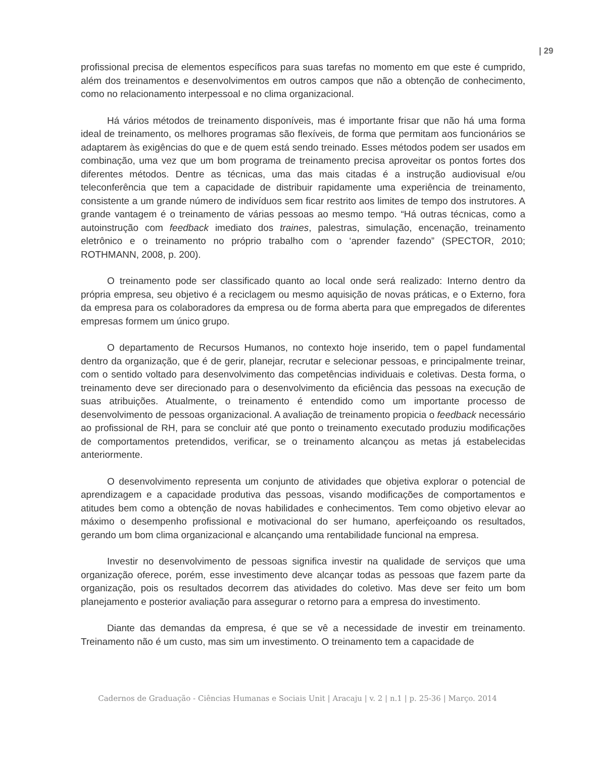| 29
profissional precisa de elementos específicos para suas tarefas no momento em que este é cumprido, além dos treinamentos e desenvolvimentos em outros campos que não a obtenção de conhecimento, como no relacionamento interpessoal e no clima organizacional.
Há vários métodos de treinamento disponíveis, mas é importante frisar que não há uma forma ideal de treinamento, os melhores programas são flexíveis, de forma que permitam aos funcionários se adaptarem às exigências do que e de quem está sendo treinado. Esses métodos podem ser usados em combinação, uma vez que um bom programa de treinamento precisa aproveitar os pontos fortes dos diferentes métodos. Dentre as técnicas, uma das mais citadas é a instrução audiovisual e/ou teleconferência que tem a capacidade de distribuir rapidamente uma experiência de treinamento, consistente a um grande número de indivíduos sem ficar restrito aos limites de tempo dos instrutores. A grande vantagem é o treinamento de várias pessoas ao mesmo tempo. “Há outras técnicas, como a autoinstrução com feedback imediato dos traines, palestras, simulação, encenação, treinamento eletrônico e o treinamento no próprio trabalho com o ‘aprender fazendo” (SPECTOR, 2010; ROTHMANN, 2008, p. 200).
O treinamento pode ser classificado quanto ao local onde será realizado: Interno dentro da própria empresa, seu objetivo é a reciclagem ou mesmo aquisição de novas práticas, e o Externo, fora da empresa para os colaboradores da empresa ou de forma aberta para que empregados de diferentes empresas formem um único grupo.
O departamento de Recursos Humanos, no contexto hoje inserido, tem o papel fundamental dentro da organização, que é de gerir, planejar, recrutar e selecionar pessoas, e principalmente treinar, com o sentido voltado para desenvolvimento das competências individuais e coletivas. Desta forma, o treinamento deve ser direcionado para o desenvolvimento da eficiência das pessoas na execução de suas atribuições. Atualmente, o treinamento é entendido como um importante processo de desenvolvimento de pessoas organizacional. A avaliação de treinamento propicia o feedback necessário ao profissional de RH, para se concluir até que ponto o treinamento executado produziu modificações de comportamentos pretendidos, verificar, se o treinamento alcançou as metas já estabelecidas anteriormente.
O desenvolvimento representa um conjunto de atividades que objetiva explorar o potencial de aprendizagem e a capacidade produtiva das pessoas, visando modificações de comportamentos e atitudes bem como a obtenção de novas habilidades e conhecimentos. Tem como objetivo elevar ao máximo o desempenho profissional e motivacional do ser humano, aperfeiçoando os resultados, gerando um bom clima organizacional e alcançando uma rentabilidade funcional na empresa.
Investir no desenvolvimento de pessoas significa investir na qualidade de serviços que uma organização oferece, porém, esse investimento deve alcançar todas as pessoas que fazem parte da organização, pois os resultados decorrem das atividades do coletivo. Mas deve ser feito um bom planejamento e posterior avaliação para assegurar o retorno para a empresa do investimento.
Diante das demandas da empresa, é que se vê a necessidade de investir em treinamento. Treinamento não é um custo, mas sim um investimento. O treinamento tem a capacidade de
Cadernos de Graduação - Ciências Humanas e Sociais Unit | Aracaju | v. 2 | n.1 | p. 25-36 | Março. 2014